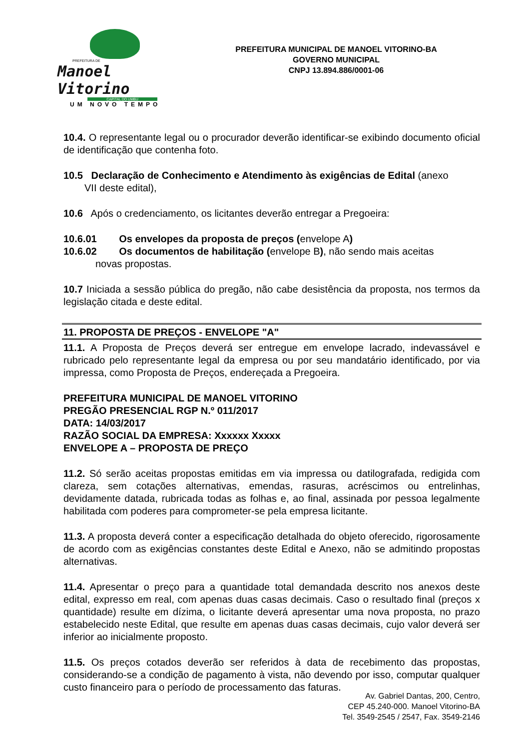PREFEITURA DE
Manoel Vitorino
CAPITAL DO UMBU
UM NOVO TEMPO
PREFEITURA MUNICIPAL DE MANOEL VITORINO-BA
GOVERNO MUNICIPAL
CNPJ 13.894.886/0001-06
10.4. O representante legal ou o procurador deverão identificar-se exibindo documento oficial de identificação que contenha foto.
10.5 Declaração de Conhecimento e Atendimento às exigências de Edital (anexo
VII deste edital),
10.6 Após o credenciamento, os licitantes deverão entregar a Pregoeira:
10.6.01 Os envelopes da proposta de preços (envelope A)
10.6.02 Os documentos de habilitação (envelope B), não sendo mais aceitas
novas propostas.
10.7 Iniciada a sessão pública do pregão, não cabe desistência da proposta, nos termos da legislação citada e deste edital.
11. PROPOSTA DE PREÇOS - ENVELOPE "A"
11.1. A Proposta de Preços deverá ser entregue em envelope lacrado, indevassável e rubricado pelo representante legal da empresa ou por seu mandatário identificado, por via impressa, como Proposta de Preços, endereçada a Pregoeira.
PREFEITURA MUNICIPAL DE MANOEL VITORINO
PREGÃO PRESENCIAL RGP N.º 011/2017
DATA: 14/03/2017
RAZÃO SOCIAL DA EMPRESA: Xxxxxx Xxxxx
ENVELOPE A – PROPOSTA DE PREÇO
11.2. Só serão aceitas propostas emitidas em via impressa ou datilografada, redigida com clareza, sem cotações alternativas, emendas, rasuras, acréscimos ou entrelinhas, devidamente datada, rubricada todas as folhas e, ao final, assinada por pessoa legalmente habilitada com poderes para comprometer-se pela empresa licitante.
11.3. A proposta deverá conter a especificação detalhada do objeto oferecido, rigorosamente de acordo com as exigências constantes deste Edital e Anexo, não se admitindo propostas alternativas.
11.4. Apresentar o preço para a quantidade total demandada descrito nos anexos deste edital, expresso em real, com apenas duas casas decimais. Caso o resultado final (preços x quantidade) resulte em dízima, o licitante deverá apresentar uma nova proposta, no prazo estabelecido neste Edital, que resulte em apenas duas casas decimais, cujo valor deverá ser inferior ao inicialmente proposto.
11.5. Os preços cotados deverão ser referidos à data de recebimento das propostas, considerando-se a condição de pagamento à vista, não devendo por isso, computar qualquer custo financeiro para o período de processamento das faturas.
Av. Gabriel Dantas, 200, Centro,
CEP 45.240-000. Manoel Vitorino-BA
Tel. 3549-2545 / 2547, Fax. 3549-2146